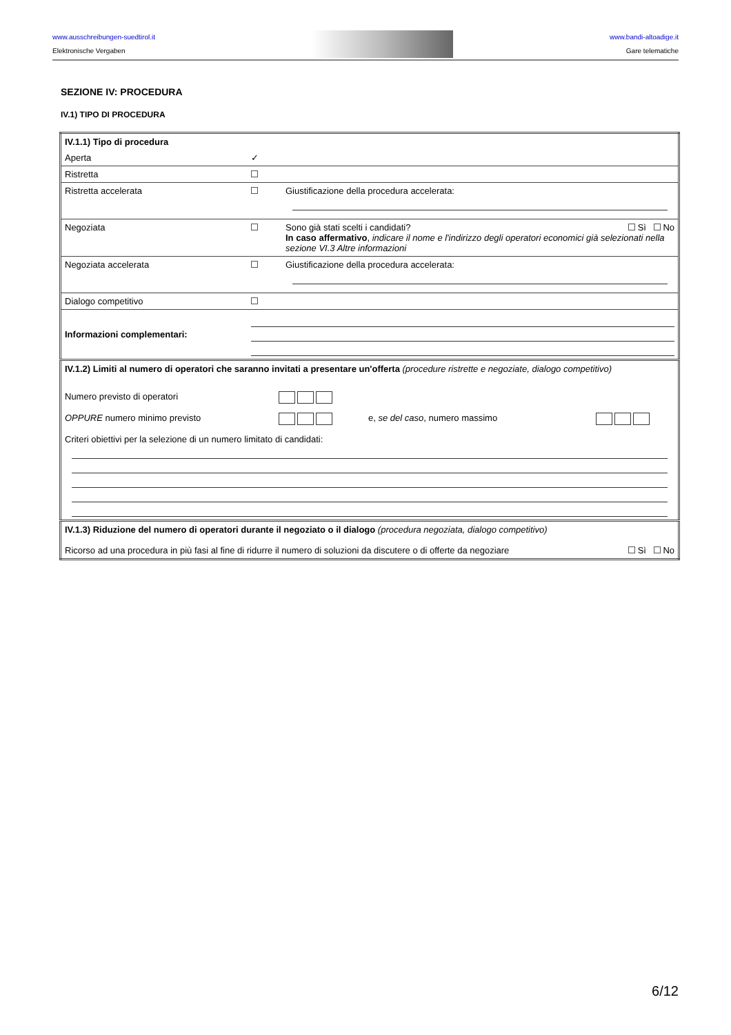www.ausschreibungen-suedtirol.it
Elektronische Vergaben
www.bandi-altoadige.it
Gare telematiche
SEZIONE IV: PROCEDURA
IV.1) TIPO DI PROCEDURA
| IV.1.1) Tipo di procedura | | |
| Aperta | ✓ | |
| Ristretta | | |
| Ristretta accelerata | | Giustificazione della procedura accelerata: |
| Negoziata | | Sono già stati scelti i candidati? Sì No In caso affermativo , indicare il nome e l'indirizzo degli operatori economici già selezionati nella sezione VI.3 Altre informazioni |
| Negoziata accelerata | | Giustificazione della procedura accelerata: |
| Dialogo competitivo | | |
| Informazioni complementari: | | |
| IV.1.2) Limiti al numero di operatori che saranno invitati a presentare un'offerta (procedure ristrette e negoziate, dialogo competitivo) Numero previsto di operatori OPPURE numero minimo previsto e, se del caso , numero massimo Criteri obiettivi per la selezione di un numero limitato di candidati: | | |
| IV.1.3) Riduzione del numero di operatori durante il negoziato o il dialogo (procedura negoziata, dialogo competitivo) Ricorso ad una procedura in più fasi al fine di ridurre il numero di soluzioni da discutere o di offerte da negoziare Sì No | | |
6/12